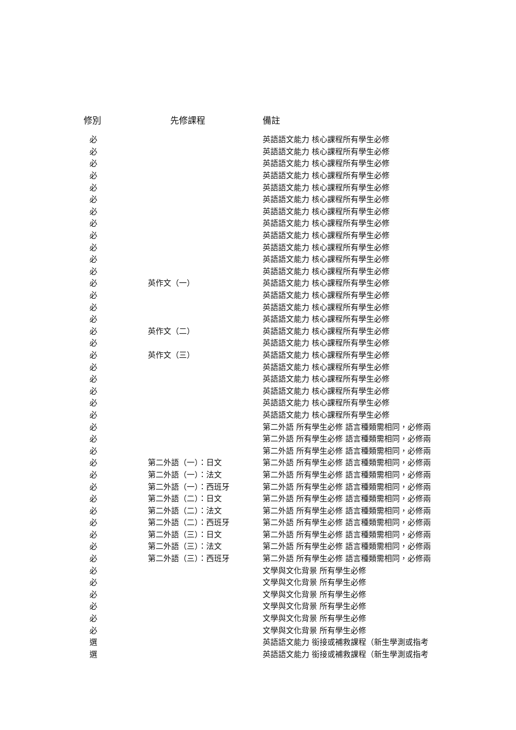| 修別 | 先修課程 | 備註 |
| --- | --- | --- |
| 必 | | 英語語文能力 核心課程所有學生必修 |
| 必 | | 英語語文能力 核心課程所有學生必修 |
| 必 | | 英語語文能力 核心課程所有學生必修 |
| 必 | | 英語語文能力 核心課程所有學生必修 |
| 必 | | 英語語文能力 核心課程所有學生必修 |
| 必 | | 英語語文能力 核心課程所有學生必修 |
| 必 | | 英語語文能力 核心課程所有學生必修 |
| 必 | | 英語語文能力 核心課程所有學生必修 |
| 必 | | 英語語文能力 核心課程所有學生必修 |
| 必 | | 英語語文能力 核心課程所有學生必修 |
| 必 | | 英語語文能力 核心課程所有學生必修 |
| 必 | | 英語語文能力 核心課程所有學生必修 |
| 必 | 英作文（一） | 英語語文能力 核心課程所有學生必修 |
| 必 | | 英語語文能力 核心課程所有學生必修 |
| 必 | | 英語語文能力 核心課程所有學生必修 |
| 必 | | 英語語文能力 核心課程所有學生必修 |
| 必 | 英作文（二） | 英語語文能力 核心課程所有學生必修 |
| 必 | | 英語語文能力 核心課程所有學生必修 |
| 必 | 英作文（三） | 英語語文能力 核心課程所有學生必修 |
| 必 | | 英語語文能力 核心課程所有學生必修 |
| 必 | | 英語語文能力 核心課程所有學生必修 |
| 必 | | 英語語文能力 核心課程所有學生必修 |
| 必 | | 英語語文能力 核心課程所有學生必修 |
| 必 | | 英語語文能力 核心課程所有學生必修 |
| 必 | | 第二外語 所有學生必修 語言種類需相同，必修兩 |
| 必 | | 第二外語 所有學生必修 語言種類需相同，必修兩 |
| 必 | | 第二外語 所有學生必修 語言種類需相同，必修兩 |
| 必 | 第二外語（一）：日文 | 第二外語 所有學生必修 語言種類需相同，必修兩 |
| 必 | 第二外語（一）：法文 | 第二外語 所有學生必修 語言種類需相同，必修兩 |
| 必 | 第二外語（一）：西班牙 | 第二外語 所有學生必修 語言種類需相同，必修兩 |
| 必 | 第二外語（二）：日文 | 第二外語 所有學生必修 語言種類需相同，必修兩 |
| 必 | 第二外語（二）：法文 | 第二外語 所有學生必修 語言種類需相同，必修兩 |
| 必 | 第二外語（二）：西班牙 | 第二外語 所有學生必修 語言種類需相同，必修兩 |
| 必 | 第二外語（三）：日文 | 第二外語 所有學生必修 語言種類需相同，必修兩 |
| 必 | 第二外語（三）：法文 | 第二外語 所有學生必修 語言種類需相同，必修兩 |
| 必 | 第二外語（三）：西班牙 | 第二外語 所有學生必修 語言種類需相同，必修兩 |
| 必 | | 文學與文化背景 所有學生必修 |
| 必 | | 文學與文化背景 所有學生必修 |
| 必 | | 文學與文化背景 所有學生必修 |
| 必 | | 文學與文化背景 所有學生必修 |
| 必 | | 文學與文化背景 所有學生必修 |
| 必 | | 文學與文化背景 所有學生必修 |
| 選 | | 英語語文能力 銜接或補救課程（新生學測或指考 |
| 選 | | 英語語文能力 銜接或補救課程（新生學測或指考 |